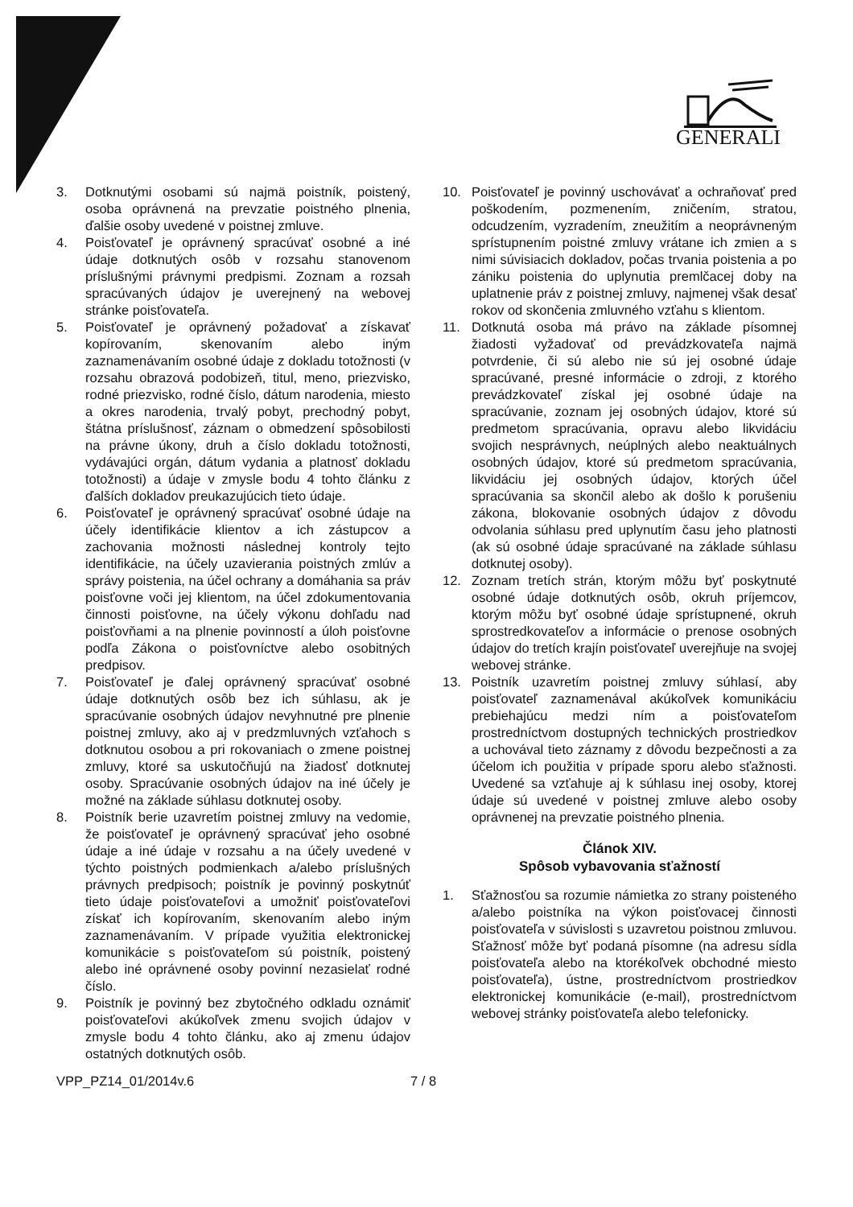GENERALI
3. Dotknutými osobami sú najmä poistník, poistený, osoba oprávnená na prevzatie poistného plnenia, ďalšie osoby uvedené v poistnej zmluve.
4. Poisťovateľ je oprávnený spracúvať osobné a iné údaje dotknutých osôb v rozsahu stanovenom príslušnými právnymi predpismi. Zoznam a rozsah spracúvaných údajov je uverejnený na webovej stránke poisťovateľa.
5. Poisťovateľ je oprávnený požadovať a získavať kopírovaním, skenovaním alebo iným zaznamenávaním osobné údaje z dokladu totožnosti (v rozsahu obrazová podobizeň, titul, meno, priezvisko, rodné priezvisko, rodné číslo, dátum narodenia, miesto a okres narodenia, trvalý pobyt, prechodný pobyt, štátna príslušnosť, záznam o obmedzení spôsobilosti na právne úkony, druh a číslo dokladu totožnosti, vydávajúci orgán, dátum vydania a platnosť dokladu totožnosti) a údaje v zmysle bodu 4 tohto článku z ďalších dokladov preukazujúcich tieto údaje.
6. Poisťovateľ je oprávnený spracúvať osobné údaje na účely identifikácie klientov a ich zástupcov a zachovania možnosti následnej kontroly tejto identifikácie, na účely uzavierania poistných zmlúv a správy poistenia, na účel ochrany a domáhania sa práv poisťovne voči jej klientom, na účel zdokumentovania činnosti poisťovne, na účely výkonu dohľadu nad poisťovňami a na plnenie povinností a úloh poisťovne podľa Zákona o poisťovníctve alebo osobitných predpisov.
7. Poisťovateľ je ďalej oprávnený spracúvať osobné údaje dotknutých osôb bez ich súhlasu, ak je spracúvanie osobných údajov nevyhnutné pre plnenie poistnej zmluvy, ako aj v predzmluvných vzťahoch s dotknutou osobou a pri rokovaniach o zmene poistnej zmluvy, ktoré sa uskutočňujú na žiadosť dotknutej osoby. Spracúvanie osobných údajov na iné účely je možné na základe súhlasu dotknutej osoby.
8. Poistník berie uzavretím poistnej zmluvy na vedomie, že poisťovateľ je oprávnený spracúvať jeho osobné údaje a iné údaje v rozsahu a na účely uvedené v týchto poistných podmienkach a/alebo príslušných právnych predpisoch; poistník je povinný poskytnúť tieto údaje poisťovateľovi a umožniť poisťovateľovi získať ich kopírovaním, skenovaním alebo iným zaznamenávaním. V prípade využitia elektronickej komunikácie s poisťovateľom sú poistník, poistený alebo iné oprávnené osoby povinní nezasielať rodné číslo.
9. Poistník je povinný bez zbytočného odkladu oznámiť poisťovateľovi akúkoľvek zmenu svojich údajov v zmysle bodu 4 tohto článku, ako aj zmenu údajov ostatných dotknutých osôb.
10. Poisťovateľ je povinný uschovávať a ochraňovať pred poškodením, pozmenením, zničením, stratou, odcudzením, vyzradením, zneužitím a neoprávneným sprístupnením poistné zmluvy vrátane ich zmien a s nimi súvisiacich dokladov, počas trvania poistenia a po zániku poistenia do uplynutia premlčacej doby na uplatnenie práv z poistnej zmluvy, najmenej však desať rokov od skončenia zmluvného vzťahu s klientom.
11. Dotknutá osoba má právo na základe písomnej žiadosti vyžadovať od prevádzkovateľa najmä potvrdenie, či sú alebo nie sú jej osobné údaje spracúvané, presné informácie o zdroji, z ktorého prevádzkovateľ získal jej osobné údaje na spracúvanie, zoznam jej osobných údajov, ktoré sú predmetom spracúvania, opravu alebo likvidáciu svojich nesprávnych, neúplných alebo neaktuálnych osobných údajov, ktoré sú predmetom spracúvania, likvidáciu jej osobných údajov, ktorých účel spracúvania sa skončil alebo ak došlo k porušeniu zákona, blokovanie osobných údajov z dôvodu odvolania súhlasu pred uplynutím času jeho platnosti (ak sú osobné údaje spracúvané na základe súhlasu dotknutej osoby).
12. Zoznam tretích strán, ktorým môžu byť poskytnuté osobné údaje dotknutých osôb, okruh príjemcov, ktorým môžu byť osobné údaje sprístupnené, okruh sprostredkovateľov a informácie o prenose osobných údajov do tretích krajín poisťovateľ uverejňuje na svojej webovej stránke.
13. Poistník uzavretím poistnej zmluvy súhlasí, aby poisťovateľ zaznamenával akúkoľvek komunikáciu prebiehajúcu medzi ním a poisťovateľom prostredníctvom dostupných technických prostriedkov a uchovával tieto záznamy z dôvodu bezpečnosti a za účelom ich použitia v prípade sporu alebo sťažnosti. Uvedené sa vzťahuje aj k súhlasu inej osoby, ktorej údaje sú uvedené v poistnej zmluve alebo osoby oprávnenej na prevzatie poistného plnenia.
Článok XIV.
Spôsob vybavovania sťažností
1. Sťažnosťou sa rozumie námietka zo strany poisteného a/alebo poistníka na výkon poisťovacej činnosti poisťovateľa v súvislosti s uzavretou poistnou zmluvou. Sťažnosť môže byť podaná písomne (na adresu sídla poisťovateľa alebo na ktorékoľvek obchodné miesto poisťovateľa), ústne, prostredníctvom prostriedkov elektronickej komunikácie (e-mail), prostredníctvom webovej stránky poisťovateľa alebo telefonicky.
VPP_PZ14_01/2014v.6 7 / 8